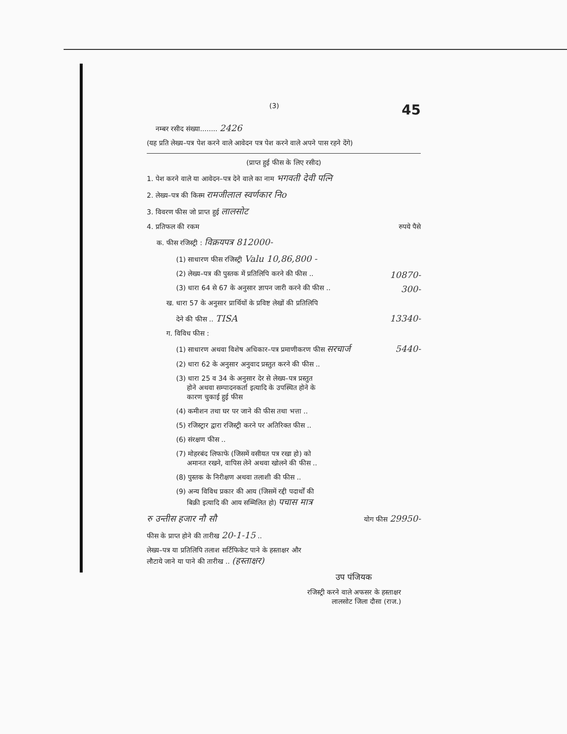(3) 45
नम्बर रसीद संख्या........ 2426
(यह प्रति लेख्य–पत्र पेश करने वाले आवेदन पत्र पेश करने वाले अपने पास रहने देंगे)
(प्राप्त हुई फीस के लिए रसीद)
1. पेश करने वाले या आवेदन–पत्र देने वाले का नाम भगवती देवी पत्नि
2. लेख्य–पत्र की किस्म रामजीलाल स्वर्णकार निo
3. विवरण फीस जो प्राप्त हुई लालसोट
4. प्रतिफल की रकम रुपये पैसे
क. फीस रजिस्ट्री : विक्रयपत्र 812000-
(1) साधारण फीस रजिस्ट्री Valu 10,86,800 -
(2) लेख्य–पत्र की पुस्तक में प्रतिलिपि करने की फीस .. 10870-
(3) धारा 64 से 67 के अनुसार ज्ञापन जारी करने की फीस .. 300-
ख. धारा 57 के अनुसार प्रार्थियों के प्रविष्ट लेखों की प्रतिलिपि
देने की फीस .. TISA 13340-
ग. विविध फीस :
(1) साधारण अथवा विशेष अधिकार–पत्र प्रमाणीकरण फीस सरचार्ज 5440-
(2) धारा 62 के अनुसार अनुवाद प्रस्तुत करने की फीस ..
(3) धारा 25 व 34 के अनुसार देर से लेख्य–पत्र प्रस्तुत
होने अथवा सम्पादनकर्ता इत्यादि के उपस्थित होने के
कारण चुकाई हुई फीस
(4) कमीशन तथा घर पर जाने की फीस तथा भत्ता ..
(5) रजिस्ट्रार द्वारा रजिस्ट्री करने पर अतिरिक्त फीस ..
(6) संरक्षण फीस ..
(7) मोहरबंद लिफाफे (जिसमें वसीयत पत्र रखा हो) को
अमानत रखने, वापिस लेने अथवा खोलने की फीस ..
(8) पुस्तक के निरीक्षण अथवा तलाशी की फीस ..
(9) अन्य विविध प्रकार की आय (जिसमें रद्दी पदार्थों की
बिक्री इत्यादि की आय सम्मिलित हो) पचास मात्र
रु उन्तीस हजार नौ सौ योग फीस 29950-
फीस के प्राप्त होने की तारीख 20-1-15 ..
लेख्य–पत्र या प्रतिलिपि तलाश सर्टिफिकेट पाने के हस्ताक्षर और
लौटाये जाने या पाने की तारीख .. (हस्ताक्षर)
उप पंजियक
रजिस्ट्री करने वाले अफसर के हस्ताक्षर
लालसोट जिला दौसा (राज.)